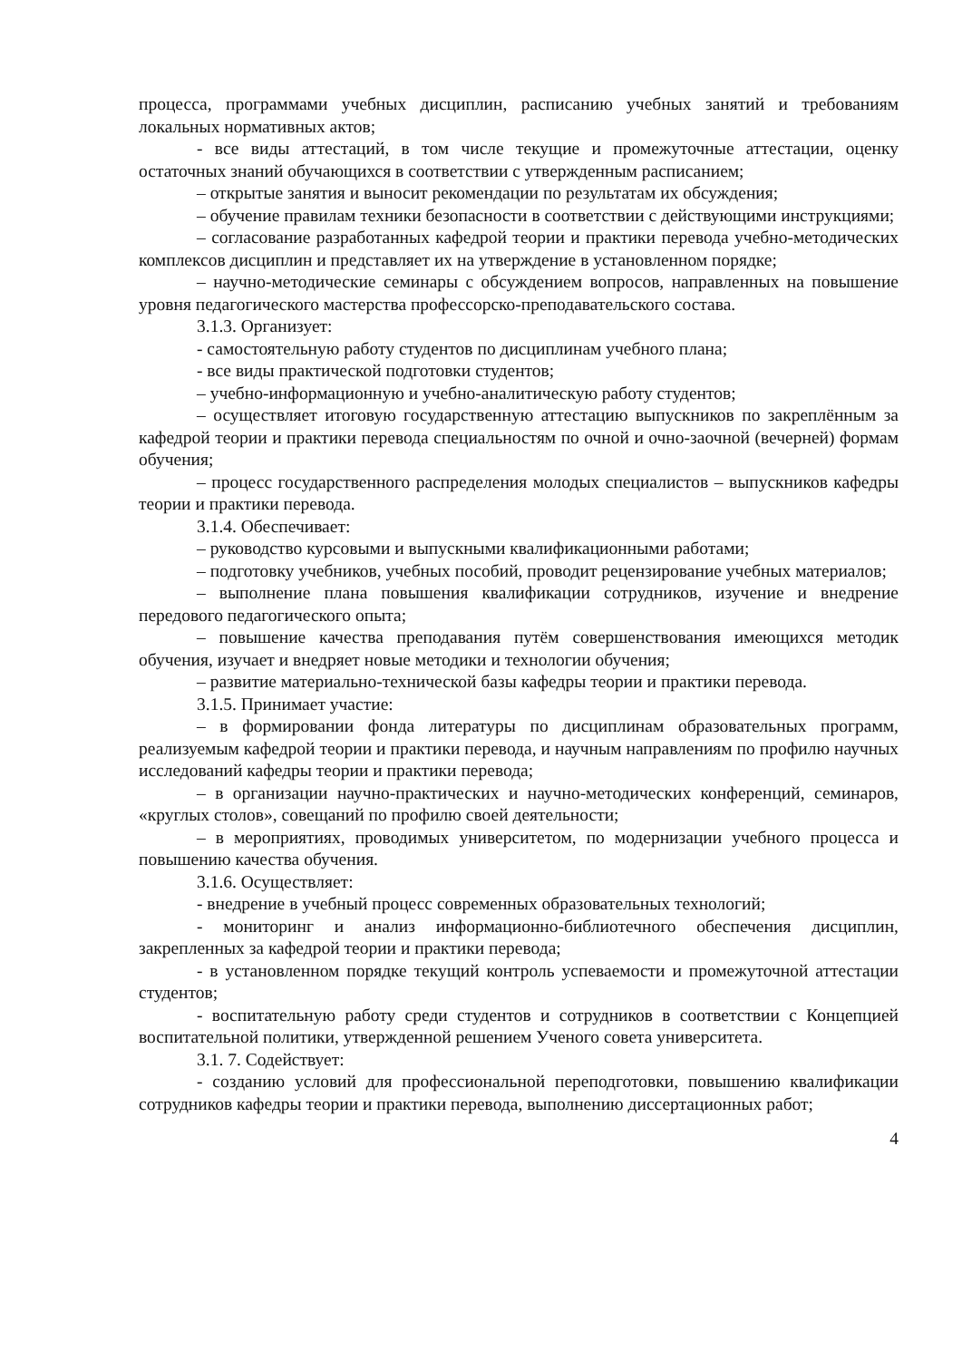процесса, программами учебных дисциплин, расписанию учебных занятий и требованиям локальных нормативных актов;
- все виды аттестаций, в том числе текущие и промежуточные аттестации, оценку остаточных знаний обучающихся в соответствии с утвержденным расписанием;
– открытые занятия и выносит рекомендации по результатам их обсуждения;
– обучение правилам техники безопасности в соответствии с действующими инструкциями;
– согласование разработанных кафедрой теории и практики перевода учебно-методических комплексов дисциплин и представляет их на утверждение в установленном порядке;
– научно-методические семинары с обсуждением вопросов, направленных на повышение уровня педагогического мастерства профессорско-преподавательского состава.
3.1.3. Организует:
- самостоятельную работу студентов по дисциплинам учебного плана;
- все виды практической подготовки студентов;
– учебно-информационную и учебно-аналитическую работу студентов;
– осуществляет итоговую государственную аттестацию выпускников по закреплённым за кафедрой теории и практики перевода специальностям по очной и очно-заочной (вечерней) формам обучения;
– процесс государственного распределения молодых специалистов – выпускников кафедры теории и практики перевода.
3.1.4. Обеспечивает:
– руководство курсовыми и выпускными квалификационными работами;
– подготовку учебников, учебных пособий, проводит рецензирование учебных материалов;
– выполнение плана повышения квалификации сотрудников, изучение и внедрение передового педагогического опыта;
– повышение качества преподавания путём совершенствования имеющихся методик обучения, изучает и внедряет новые методики и технологии обучения;
– развитие материально-технической базы кафедры теории и практики перевода.
3.1.5. Принимает участие:
– в формировании фонда литературы по дисциплинам образовательных программ, реализуемым кафедрой теории и практики перевода, и научным направлениям по профилю научных исследований кафедры теории и практики перевода;
– в организации научно-практических и научно-методических конференций, семинаров, «круглых столов», совещаний по профилю своей деятельности;
– в мероприятиях, проводимых университетом, по модернизации учебного процесса и повышению качества обучения.
3.1.6. Осуществляет:
- внедрение в учебный процесс современных образовательных технологий;
- мониторинг и анализ информационно-библиотечного обеспечения дисциплин, закрепленных за кафедрой теории и практики перевода;
- в установленном порядке текущий контроль успеваемости и промежуточной аттестации студентов;
- воспитательную работу среди студентов и сотрудников в соответствии с Концепцией воспитательной политики, утвержденной решением Ученого совета университета.
3.1. 7. Содействует:
- созданию условий для профессиональной переподготовки, повышению квалификации сотрудников кафедры теории и практики перевода, выполнению диссертационных работ;
4